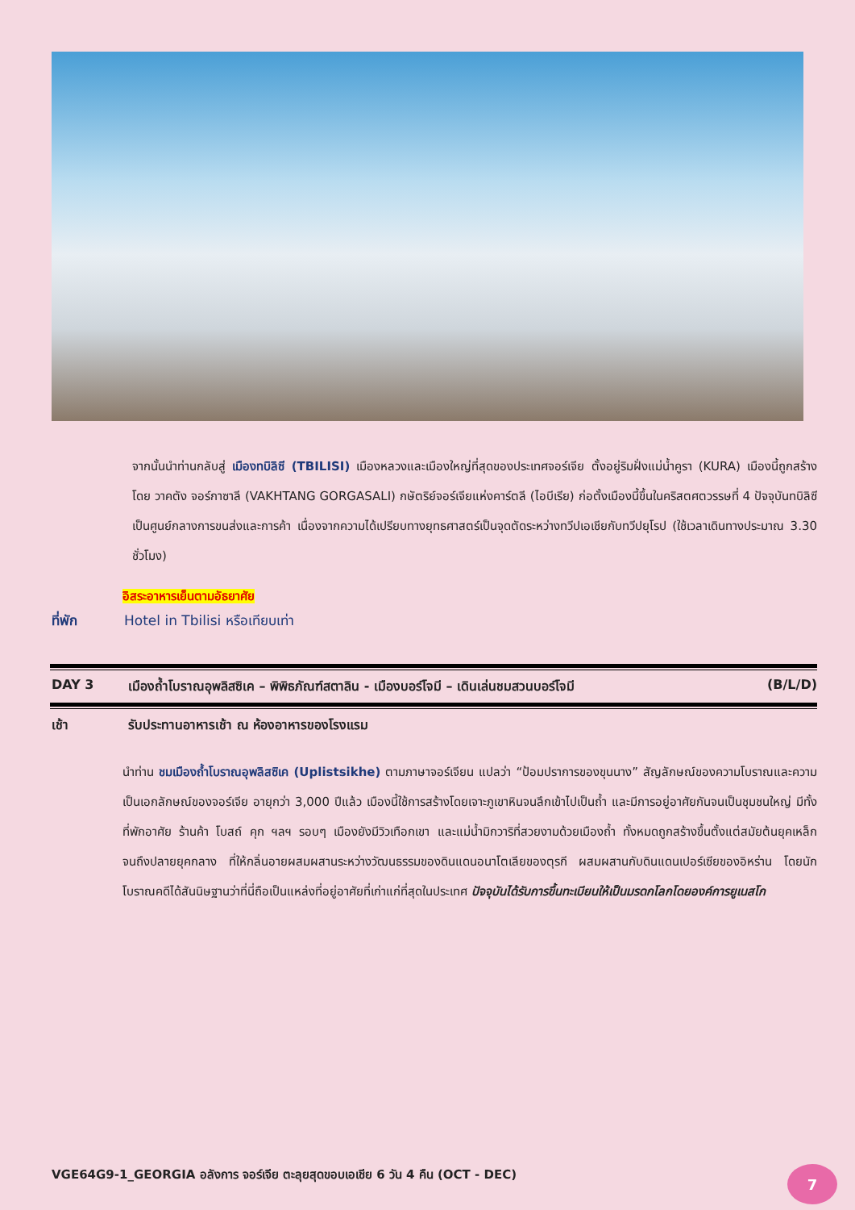จากนั้นนำท่านกลับสู่ เมืองทบิลิซี (TBILISI) เมืองหลวงและเมืองใหญ่ที่สุดของประเทศจอร์เจีย ตั้งอยู่ริมฝั่งแม่น้ำคูรา (KURA) เมืองนี้ถูกสร้างโดย วาคตัง จอร์กาซาลี (VAKHTANG GORGASALI) กษัตริย์จอร์เจียแห่งคาร์ตลี (ไอบีเรีย) ก่อตั้งเมืองนี้ขึ้นในคริสตศตวรรษที่ 4 ปัจจุบันทบิลิซีเป็นศูนย์กลางการขนส่งและการค้า เนื่องจากความได้เปรียบทางยุทธศาสตร์เป็นจุดตัดระหว่างทวีปเอเชียกับทวีปยุโรป (ใช้เวลาเดินทางประมาณ 3.30 ชั่วโมง)
อิสระอาหารเย็นตามอัธยาศัย
ที่พัก Hotel in Tbilisi หรือเทียบเท่า
DAY 3 เมืองถ้ำโบราณอุพลิสซิเค – พิพิธภัณฑ์สตาลิน - เมืองบอร์โจมี – เดินเล่นชมสวนบอร์โจมี
(B/L/D)
เช้า รับประทานอาหารเช้า ณ ห้องอาหารของโรงแรม
นำท่าน ชมเมืองถ้ำโบราณอุพลิสซิเค (Uplistsikhe) ตามภาษาจอร์เจียน แปลว่า “ป้อมปราการของขุนนาง” สัญลักษณ์ของความโบราณและความเป็นเอกลักษณ์ของจอร์เจีย อายุกว่า 3,000 ปีแล้ว เมืองนี้ใช้การสร้างโดยเจาะภูเขาหินจนลึกเข้าไปเป็นถ้ำ และมีการอยู่อาศัยกันจนเป็นชุมชนใหญ่ มีทั้งที่พักอาศัย ร้านค้า โบสถ์ คุก ฯลฯ รอบๆ เมืองยังมีวิวเทือกเขา และแม่น้ำมิกวาริที่สวยงามด้วยเมืองถ้ำ ทั้งหมดถูกสร้างขึ้นตั้งแต่สมัยต้นยุคเหล็ก จนถึงปลายยุคกลาง ที่ให้กลิ่นอายผสมผสานระหว่างวัฒนธรรมของดินแดนอนาโตเลียของตุรกี ผสมผสานกับดินแดนเปอร์เซียของอิหร่าน โดยนักโบราณคดีได้สันนิษฐานว่าที่นี่ถือเป็นแหล่งที่อยู่อาศัยที่เก่าแก่ที่สุดในประเทศ ปัจจุบันได้รับการขึ้นทะเบียนให้เป็นมรดกโลกโดยองค์การยูเนสโก
VGE64G9-1_GEORGIA อลังการ จอร์เจีย ตะลุยสุดขอบเอเชีย 6 วัน 4 คืน (OCT - DEC)
7